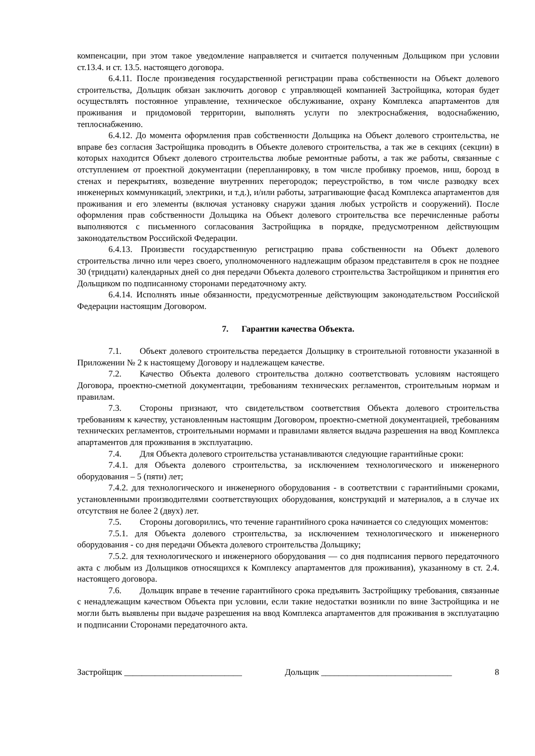компенсации, при этом такое уведомление направляется и считается полученным Дольщиком при условии ст.13.4. и ст. 13.5. настоящего договора.
6.4.11. После произведения государственной регистрации права собственности на Объект долевого строительства, Дольщик обязан заключить договор с управляющей компанией Застройщика, которая будет осуществлять постоянное управление, техническое обслуживание, охрану Комплекса апартаментов для проживания и придомовой территории, выполнять услуги по электроснабжения, водоснабжению, теплоснабжению.
6.4.12. До момента оформления прав собственности Дольщика на Объект долевого строительства, не вправе без согласия Застройщика проводить в Объекте долевого строительства, а так же в секциях (секции) в которых находится Объект долевого строительства любые ремонтные работы, а так же работы, связанные с отступлением от проектной документации (перепланировку, в том числе пробивку проемов, ниш, борозд в стенах и перекрытиях, возведение внутренних перегородок; переустройство, в том числе разводку всех инженерных коммуникаций, электрики, и т.д.), и/или работы, затрагивающие фасад Комплекса апартаментов для проживания и его элементы (включая установку снаружи здания любых устройств и сооружений). После оформления прав собственности Дольщика на Объект долевого строительства все перечисленные работы выполняются с письменного согласования Застройщика в порядке, предусмотренном действующим законодательством Российской Федерации.
6.4.13. Произвести государственную регистрацию права собственности на Объект долевого строительства лично или через своего, уполномоченного надлежащим образом представителя в срок не позднее 30 (тридцати) календарных дней со дня передачи Объекта долевого строительства Застройщиком и принятия его Дольщиком по подписанному сторонами передаточному акту.
6.4.14. Исполнять иные обязанности, предусмотренные действующим законодательством Российской Федерации настоящим Договором.
7. Гарантии качества Объекта.
7.1. Объект долевого строительства передается Дольщику в строительной готовности указанной в Приложении № 2 к настоящему Договору и надлежащем качестве.
7.2. Качество Объекта долевого строительства должно соответствовать условиям настоящего Договора, проектно-сметной документации, требованиям технических регламентов, строительным нормам и правилам.
7.3. Стороны признают, что свидетельством соответствия Объекта долевого строительства требованиям к качеству, установленным настоящим Договором, проектно-сметной документацией, требованиям технических регламентов, строительными нормами и правилами является выдача разрешения на ввод Комплекса апартаментов для проживания в эксплуатацию.
7.4. Для Объекта долевого строительства устанавливаются следующие гарантийные сроки:
7.4.1. для Объекта долевого строительства, за исключением технологического и инженерного оборудования – 5 (пяти) лет;
7.4.2. для технологического и инженерного оборудования - в соответствии с гарантийными сроками, установленными производителями соответствующих оборудования, конструкций и материалов, а в случае их отсутствия не более 2 (двух) лет.
7.5. Стороны договорились, что течение гарантийного срока начинается со следующих моментов:
7.5.1. для Объекта долевого строительства, за исключением технологического и инженерного оборудования - со дня передачи Объекта долевого строительства Дольщику;
7.5.2. для технологического и инженерного оборудования — со дня подписания первого передаточного акта с любым из Дольщиков относящихся к Комплексу апартаментов для проживания), указанному в ст. 2.4. настоящего договора.
7.6. Дольщик вправе в течение гарантийного срока предъявить Застройщику требования, связанные с ненадлежащим качеством Объекта при условии, если такие недостатки возникли по вине Застройщика и не могли быть выявлены при выдаче разрешения на ввод Комплекса апартаментов для проживания в эксплуатацию и подписании Сторонами передаточного акта.
Застройщик ___________________________ Дольщик ______________________________ 8